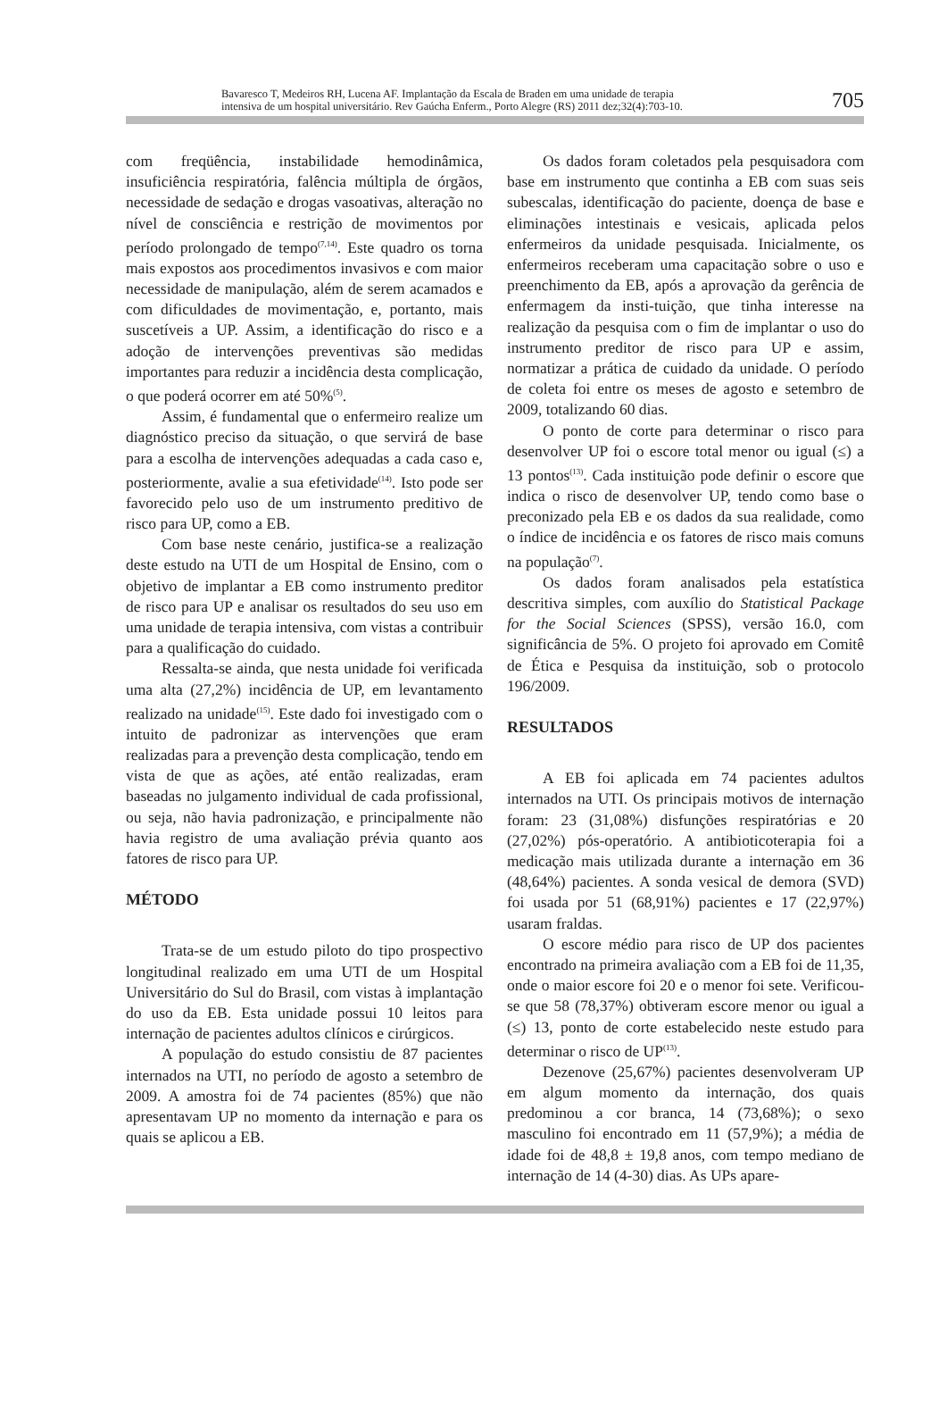Bavaresco T, Medeiros RH, Lucena AF. Implantação da Escala de Braden em uma unidade de terapia
intensiva de um hospital universitário. Rev Gaúcha Enferm., Porto Alegre (RS) 2011 dez;32(4):703-10.
705
com freqüência, instabilidade hemodinâmica, insuficiência respiratória, falência múltipla de órgãos, necessidade de sedação e drogas vasoativas, alteração no nível de consciência e restrição de movimentos por período prolongado de tempo<sup>(7,14)</sup>. Este quadro os torna mais expostos aos procedimentos invasivos e com maior necessidade de manipulação, além de serem acamados e com dificuldades de movimentação, e, portanto, mais suscetíveis a UP. Assim, a identificação do risco e a adoção de intervenções preventivas são medidas importantes para reduzir a incidência desta complicação, o que poderá ocorrer em até 50%<sup>(5)</sup>.
Assim, é fundamental que o enfermeiro realize um diagnóstico preciso da situação, o que servirá de base para a escolha de intervenções adequadas a cada caso e, posteriormente, avalie a sua efetividade<sup>(14)</sup>. Isto pode ser favorecido pelo uso de um instrumento preditivo de risco para UP, como a EB.
Com base neste cenário, justifica-se a realização deste estudo na UTI de um Hospital de Ensino, com o objetivo de implantar a EB como instrumento preditor de risco para UP e analisar os resultados do seu uso em uma unidade de terapia intensiva, com vistas a contribuir para a qualificação do cuidado.
Ressalta-se ainda, que nesta unidade foi verificada uma alta (27,2%) incidência de UP, em levantamento realizado na unidade<sup>(15)</sup>. Este dado foi investigado com o intuito de padronizar as intervenções que eram realizadas para a prevenção desta complicação, tendo em vista de que as ações, até então realizadas, eram baseadas no julgamento individual de cada profissional, ou seja, não havia padronização, e principalmente não havia registro de uma avaliação prévia quanto aos fatores de risco para UP.
MÉTODO
Trata-se de um estudo piloto do tipo prospectivo longitudinal realizado em uma UTI de um Hospital Universitário do Sul do Brasil, com vistas à implantação do uso da EB. Esta unidade possui 10 leitos para internação de pacientes adultos clínicos e cirúrgicos.
A população do estudo consistiu de 87 pacientes internados na UTI, no período de agosto a setembro de 2009. A amostra foi de 74 pacientes (85%) que não apresentavam UP no momento da internação e para os quais se aplicou a EB.
Os dados foram coletados pela pesquisadora com base em instrumento que continha a EB com suas seis subescalas, identificação do paciente, doença de base e eliminações intestinais e vesicais, aplicada pelos enfermeiros da unidade pesquisada. Inicialmente, os enfermeiros receberam uma capacitação sobre o uso e preenchimento da EB, após a aprovação da gerência de enfermagem da insti-tuição, que tinha interesse na realização da pesquisa com o fim de implantar o uso do instrumento preditor de risco para UP e assim, normatizar a prática de cuidado da unidade. O período de coleta foi entre os meses de agosto e setembro de 2009, totalizando 60 dias.
O ponto de corte para determinar o risco para desenvolver UP foi o escore total menor ou igual (≤) a 13 pontos<sup>(13)</sup>. Cada instituição pode definir o escore que indica o risco de desenvolver UP, tendo como base o preconizado pela EB e os dados da sua realidade, como o índice de incidência e os fatores de risco mais comuns na população<sup>(7)</sup>.
Os dados foram analisados pela estatística descritiva simples, com auxílio do Statistical Package for the Social Sciences (SPSS), versão 16.0, com significância de 5%. O projeto foi aprovado em Comitê de Ética e Pesquisa da instituição, sob o protocolo 196/2009.
RESULTADOS
A EB foi aplicada em 74 pacientes adultos internados na UTI. Os principais motivos de internação foram: 23 (31,08%) disfunções respiratórias e 20 (27,02%) pós-operatório. A antibioticoterapia foi a medicação mais utilizada durante a internação em 36 (48,64%) pacientes. A sonda vesical de demora (SVD) foi usada por 51 (68,91%) pacientes e 17 (22,97%) usaram fraldas.
O escore médio para risco de UP dos pacientes encontrado na primeira avaliação com a EB foi de 11,35, onde o maior escore foi 20 e o menor foi sete. Verificou-se que 58 (78,37%) obtiveram escore menor ou igual a (≤) 13, ponto de corte estabelecido neste estudo para determinar o risco de UP<sup>(13)</sup>.
Dezenove (25,67%) pacientes desenvolveram UP em algum momento da internação, dos quais predominou a cor branca, 14 (73,68%); o sexo masculino foi encontrado em 11 (57,9%); a média de idade foi de 48,8 ± 19,8 anos, com tempo mediano de internação de 14 (4-30) dias. As UPs apare-